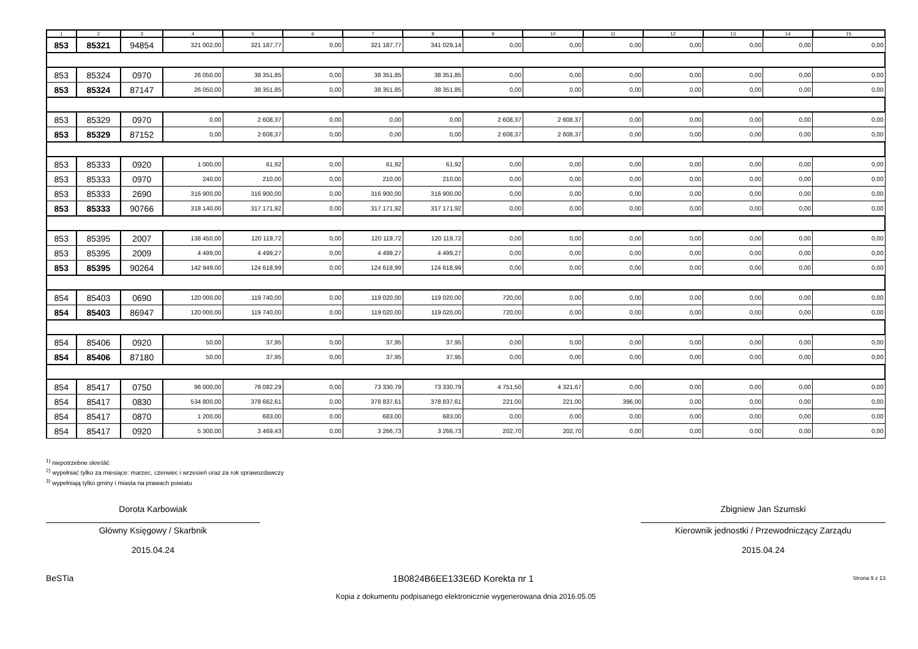| 1 | 2 | 3 | 4 | 5 | 6 | 7 | 8 | 9 | 10 | 11 | 12 | 13 | 14 | 15 |
| --- | --- | --- | --- | --- | --- | --- | --- | --- | --- | --- | --- | --- | --- | --- |
| 853 | 85321 | 94854 | 321 002,00 | 321 187,77 | 0,00 | 321 187,77 | 341 029,14 | 0,00 | 0,00 | 0,00 | 0,00 | 0,00 | 0,00 | 0,00 |
| 853 | 85324 | 0970 | 26 050,00 | 38 351,85 | 0,00 | 38 351,85 | 38 351,85 | 0,00 | 0,00 | 0,00 | 0,00 | 0,00 | 0,00 | 0,00 |
| 853 | 85324 | 87147 | 26 050,00 | 38 351,85 | 0,00 | 38 351,85 | 38 351,85 | 0,00 | 0,00 | 0,00 | 0,00 | 0,00 | 0,00 | 0,00 |
| 853 | 85329 | 0970 | 0,00 | 2 608,37 | 0,00 | 0,00 | 0,00 | 2 608,37 | 2 608,37 | 0,00 | 0,00 | 0,00 | 0,00 | 0,00 |
| 853 | 85329 | 87152 | 0,00 | 2 608,37 | 0,00 | 0,00 | 0,00 | 2 608,37 | 2 608,37 | 0,00 | 0,00 | 0,00 | 0,00 | 0,00 |
| 853 | 85333 | 0920 | 1 000,00 | 61,92 | 0,00 | 61,92 | 61,92 | 0,00 | 0,00 | 0,00 | 0,00 | 0,00 | 0,00 | 0,00 |
| 853 | 85333 | 0970 | 240,00 | 210,00 | 0,00 | 210,00 | 210,00 | 0,00 | 0,00 | 0,00 | 0,00 | 0,00 | 0,00 | 0,00 |
| 853 | 85333 | 2690 | 316 900,00 | 316 900,00 | 0,00 | 316 900,00 | 316 900,00 | 0,00 | 0,00 | 0,00 | 0,00 | 0,00 | 0,00 | 0,00 |
| 853 | 85333 | 90766 | 318 140,00 | 317 171,92 | 0,00 | 317 171,92 | 317 171,92 | 0,00 | 0,00 | 0,00 | 0,00 | 0,00 | 0,00 | 0,00 |
| 853 | 85395 | 2007 | 138 450,00 | 120 119,72 | 0,00 | 120 119,72 | 120 119,72 | 0,00 | 0,00 | 0,00 | 0,00 | 0,00 | 0,00 | 0,00 |
| 853 | 85395 | 2009 | 4 499,00 | 4 499,27 | 0,00 | 4 499,27 | 4 499,27 | 0,00 | 0,00 | 0,00 | 0,00 | 0,00 | 0,00 | 0,00 |
| 853 | 85395 | 90264 | 142 949,00 | 124 618,99 | 0,00 | 124 618,99 | 124 618,99 | 0,00 | 0,00 | 0,00 | 0,00 | 0,00 | 0,00 | 0,00 |
| 854 | 85403 | 0690 | 120 000,00 | 119 740,00 | 0,00 | 119 020,00 | 119 020,00 | 720,00 | 0,00 | 0,00 | 0,00 | 0,00 | 0,00 | 0,00 |
| 854 | 85403 | 86947 | 120 000,00 | 119 740,00 | 0,00 | 119 020,00 | 119 020,00 | 720,00 | 0,00 | 0,00 | 0,00 | 0,00 | 0,00 | 0,00 |
| 854 | 85406 | 0920 | 50,00 | 37,95 | 0,00 | 37,95 | 37,95 | 0,00 | 0,00 | 0,00 | 0,00 | 0,00 | 0,00 | 0,00 |
| 854 | 85406 | 87180 | 50,00 | 37,95 | 0,00 | 37,95 | 37,95 | 0,00 | 0,00 | 0,00 | 0,00 | 0,00 | 0,00 | 0,00 |
| 854 | 85417 | 0750 | 96 000,00 | 78 082,29 | 0,00 | 73 330,79 | 73 330,79 | 4 751,50 | 4 321,67 | 0,00 | 0,00 | 0,00 | 0,00 | 0,00 |
| 854 | 85417 | 0830 | 534 800,00 | 378 662,61 | 0,00 | 378 837,61 | 378 837,61 | 221,00 | 221,00 | 396,00 | 0,00 | 0,00 | 0,00 | 0,00 |
| 854 | 85417 | 0870 | 1 200,00 | 683,00 | 0,00 | 683,00 | 683,00 | 0,00 | 0,00 | 0,00 | 0,00 | 0,00 | 0,00 | 0,00 |
| 854 | 85417 | 0920 | 5 300,00 | 3 469,43 | 0,00 | 3 266,73 | 3 266,73 | 202,70 | 202,70 | 0,00 | 0,00 | 0,00 | 0,00 | 0,00 |
<sup>1)</sup> niepotrzebne skreślić
<sup>2)</sup> wypełniać tylko za miesiące: marzec, czerwiec i wrzesień oraz za rok sprawozdawczy
<sup>3)</sup> wypełniają tylko gminy i miasta na prawach powiatu
Dorota Karbowiak
Główny Księgowy / Skarbnik
2015.04.24
Zbigniew Jan Szumski
Kierownik jednostki / Przewodniczący Zarządu
2015.04.24
BeSTia 1B0824B6EE133E6D Korekta nr 1 Strona 9 z 13
Kopia z dokumentu podpisanego elektronicznie wygenerowana dnia 2016.05.05